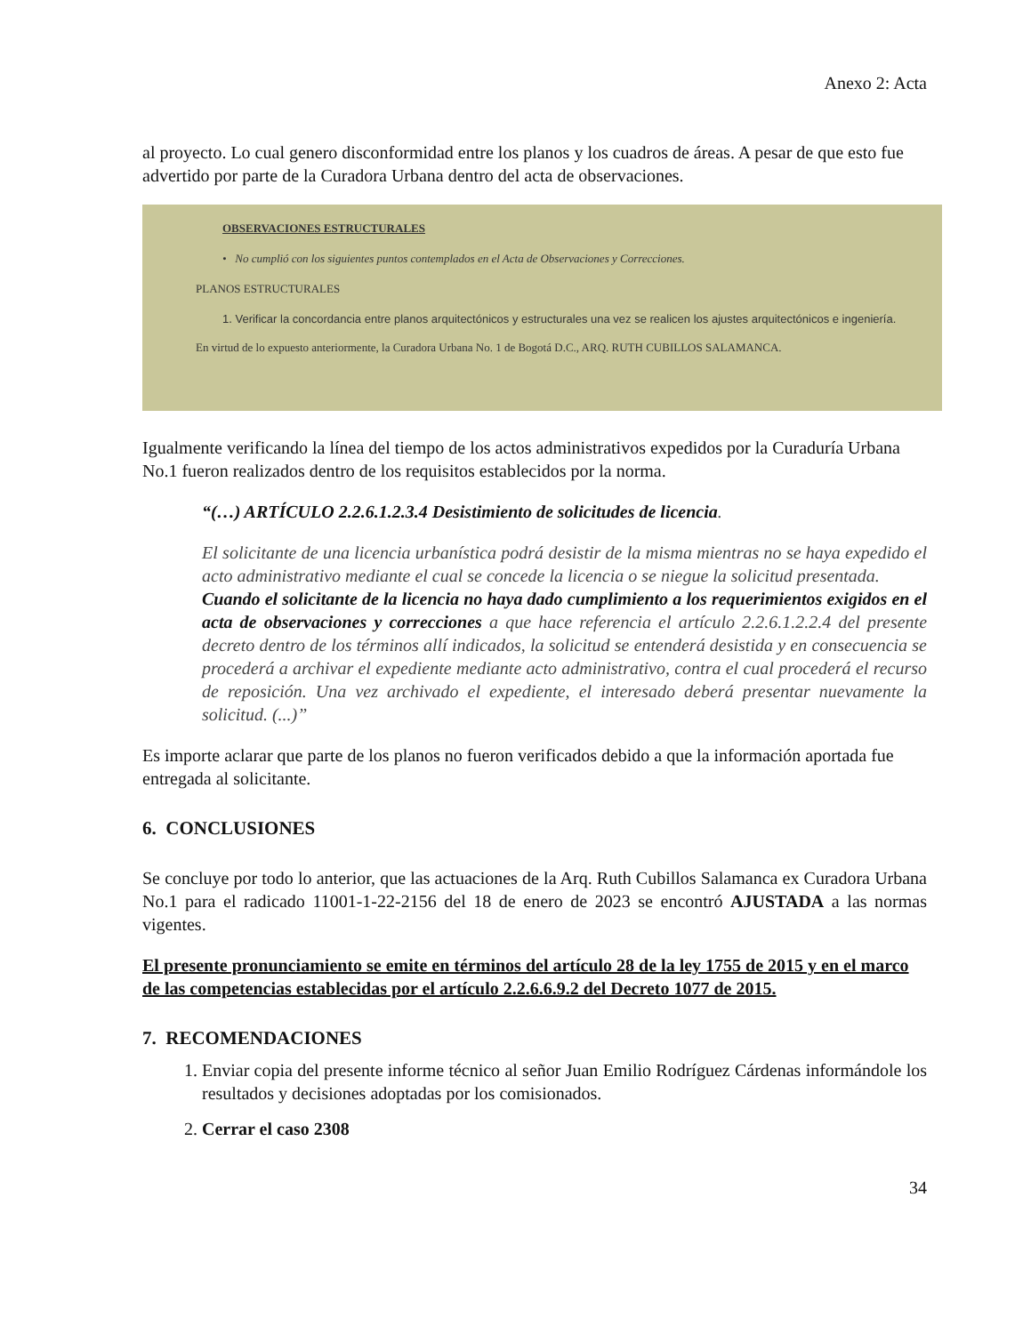Anexo 2: Acta
al proyecto. Lo cual genero disconformidad entre los planos y los cuadros de áreas. A pesar de que esto fue advertido por parte de la Curadora Urbana dentro del acta de observaciones.
OBSERVACIONES ESTRUCTURALES
• No cumplió con los siguientes puntos contemplados en el Acta de Observaciones y Correcciones.
PLANOS ESTRUCTURALES
1. Verificar la concordancia entre planos arquitectónicos y estructurales una vez se realicen los ajustes arquitectónicos e ingeniería.
En virtud de lo expuesto anteriormente, la Curadora Urbana No. 1 de Bogotá D.C., ARQ. RUTH CUBILLOS SALAMANCA.
Igualmente verificando la línea del tiempo de los actos administrativos expedidos por la Curaduría Urbana No.1 fueron realizados dentro de los requisitos establecidos por la norma.
“(…) ARTÍCULO 2.2.6.1.2.3.4 Desistimiento de solicitudes de licencia.
El solicitante de una licencia urbanística podrá desistir de la misma mientras no se haya expedido el acto administrativo mediante el cual se concede la licencia o se niegue la solicitud presentada.
Cuando el solicitante de la licencia no haya dado cumplimiento a los requerimientos exigidos en el acta de observaciones y correcciones a que hace referencia el artículo 2.2.6.1.2.2.4 del presente decreto dentro de los términos allí indicados, la solicitud se entenderá desistida y en consecuencia se procederá a archivar el expediente mediante acto administrativo, contra el cual procederá el recurso de reposición. Una vez archivado el expediente, el interesado deberá presentar nuevamente la solicitud. (...)”
Es importe aclarar que parte de los planos no fueron verificados debido a que la información aportada fue entregada al solicitante.
6. CONCLUSIONES
Se concluye por todo lo anterior, que las actuaciones de la Arq. Ruth Cubillos Salamanca ex Curadora Urbana No.1 para el radicado 11001-1-22-2156 del 18 de enero de 2023 se encontró AJUSTADA a las normas vigentes.
El presente pronunciamiento se emite en términos del artículo 28 de la ley 1755 de 2015 y en el marco de las competencias establecidas por el artículo 2.2.6.6.9.2 del Decreto 1077 de 2015.
7. RECOMENDACIONES
1. Enviar copia del presente informe técnico al señor Juan Emilio Rodríguez Cárdenas informándole los resultados y decisiones adoptadas por los comisionados.
2. Cerrar el caso 2308
34